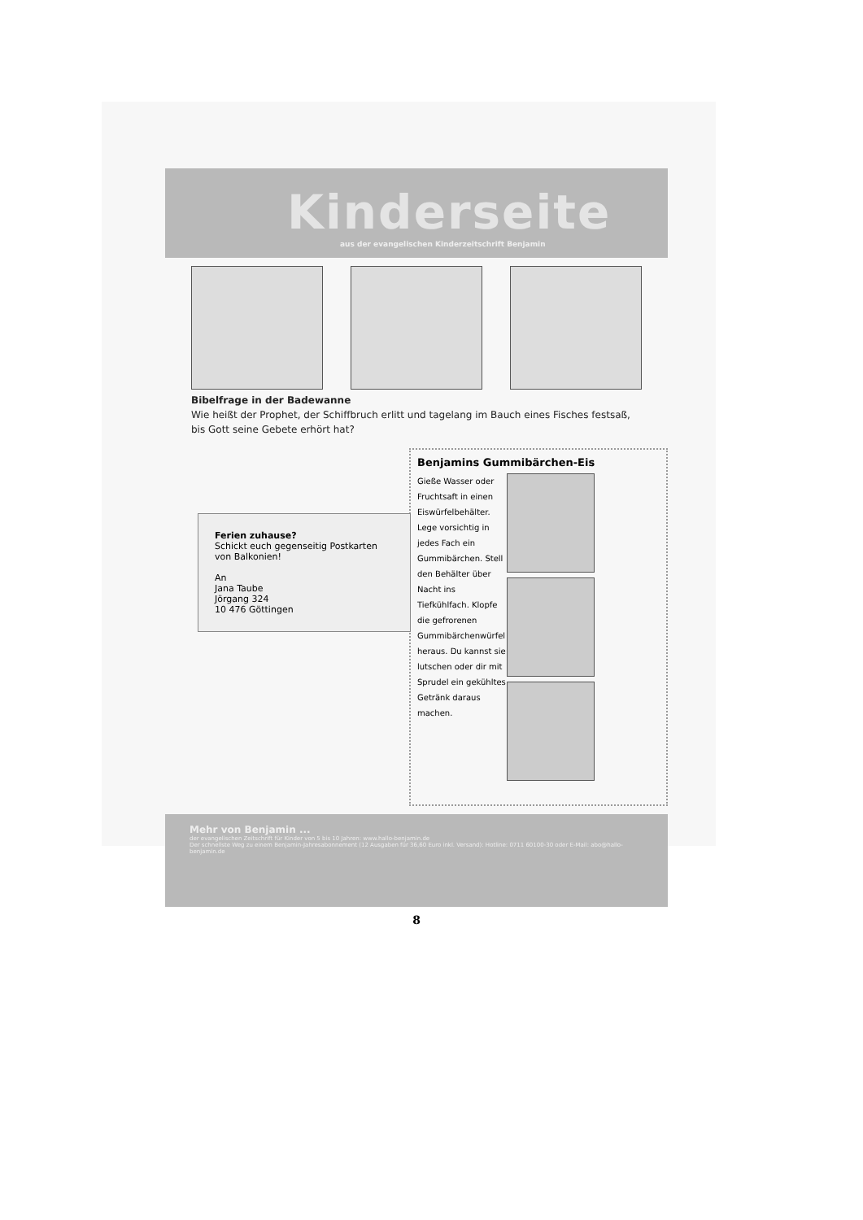Kinderseite
aus der evangelischen Kinderzeitschrift Benjamin
Bibelfrage in der Badewanne
Wie heißt der Prophet, der Schiffbruch erlitt und tagelang im Bauch eines Fisches festsaß, bis Gott seine Gebete erhört hat?
Ferien zuhause?
Schickt euch gegenseitig Postkarten von Balkonien!
An
Jana Taube
Jörgang 324
10 476 Göttingen
Benjamins Gummibärchen-Eis
Gieße Wasser oder Fruchtsaft in einen Eiswürfelbehälter. Lege vorsichtig in jedes Fach ein Gummibärchen. Stell den Behälter über Nacht ins Tiefkühlfach. Klopfe die gefrorenen Gummibärchenwürfel heraus. Du kannst sie lutschen oder dir mit Sprudel ein gekühltes Getränk daraus machen.
Mehr von Benjamin ...
der evangelischen Zeitschrift für Kinder von 5 bis 10 Jahren: www.hallo-benjamin.de
Der schnellste Weg zu einem Benjamin-Jahresabonnement (12 Ausgaben für 36,60 Euro inkl. Versand): Hotline: 0711 60100-30 oder E-Mail: abo@hallo-benjamin.de
8